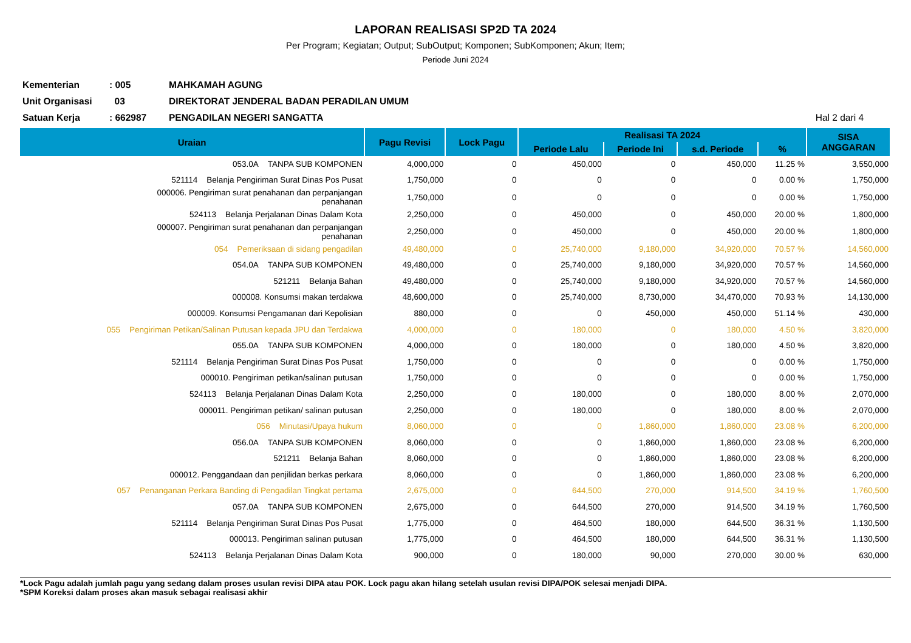LAPORAN REALISASI SP2D TA 2024
Per Program; Kegiatan; Output; SubOutput; Komponen; SubKomponen; Akun; Item;
Periode Juni 2024
| Kementerian | : 005 | MAHKAMAH AGUNG | |
| Unit Organisasi | 03 | DIREKTORAT JENDERAL BADAN PERADILAN UMUM | |
| Satuan Kerja | : 662987 | PENGADILAN NEGERI SANGATTA | Hal 2 dari 4 |
| Uraian | Pagu Revisi | Lock Pagu | Realisasi TA 2024 | | | | SISA ANGGARAN |
| --- | --- | --- | --- | --- | --- | --- | --- |
| | | | Periode Lalu | Periode Ini | s.d. Periode | % | |
| 053.0A TANPA SUB KOMPONEN | 4,000,000 | 0 | 450,000 | 0 | 450,000 | 11.25 % | 3,550,000 |
| 521114 Belanja Pengiriman Surat Dinas Pos Pusat | 1,750,000 | 0 | 0 | 0 | 0 | 0.00 % | 1,750,000 |
| 000006. Pengiriman surat penahanan dan perpanjangan penahanan | 1,750,000 | 0 | 0 | 0 | 0 | 0.00 % | 1,750,000 |
| 524113 Belanja Perjalanan Dinas Dalam Kota | 2,250,000 | 0 | 450,000 | 0 | 450,000 | 20.00 % | 1,800,000 |
| 000007. Pengiriman surat penahanan dan perpanjangan penahanan | 2,250,000 | 0 | 450,000 | 0 | 450,000 | 20.00 % | 1,800,000 |
| 054 Pemeriksaan di sidang pengadilan | 49,480,000 | 0 | 25,740,000 | 9,180,000 | 34,920,000 | 70.57 % | 14,560,000 |
| 054.0A TANPA SUB KOMPONEN | 49,480,000 | 0 | 25,740,000 | 9,180,000 | 34,920,000 | 70.57 % | 14,560,000 |
| 521211 Belanja Bahan | 49,480,000 | 0 | 25,740,000 | 9,180,000 | 34,920,000 | 70.57 % | 14,560,000 |
| 000008. Konsumsi makan terdakwa | 48,600,000 | 0 | 25,740,000 | 8,730,000 | 34,470,000 | 70.93 % | 14,130,000 |
| 000009. Konsumsi Pengamanan dari Kepolisian | 880,000 | 0 | 0 | 450,000 | 450,000 | 51.14 % | 430,000 |
| 055 Pengiriman Petikan/Salinan Putusan kepada JPU dan Terdakwa | 4,000,000 | 0 | 180,000 | 0 | 180,000 | 4.50 % | 3,820,000 |
| 055.0A TANPA SUB KOMPONEN | 4,000,000 | 0 | 180,000 | 0 | 180,000 | 4.50 % | 3,820,000 |
| 521114 Belanja Pengiriman Surat Dinas Pos Pusat | 1,750,000 | 0 | 0 | 0 | 0 | 0.00 % | 1,750,000 |
| 000010. Pengiriman petikan/salinan putusan | 1,750,000 | 0 | 0 | 0 | 0 | 0.00 % | 1,750,000 |
| 524113 Belanja Perjalanan Dinas Dalam Kota | 2,250,000 | 0 | 180,000 | 0 | 180,000 | 8.00 % | 2,070,000 |
| 000011. Pengiriman petikan/ salinan putusan | 2,250,000 | 0 | 180,000 | 0 | 180,000 | 8.00 % | 2,070,000 |
| 056 Minutasi/Upaya hukum | 8,060,000 | 0 | 0 | 1,860,000 | 1,860,000 | 23.08 % | 6,200,000 |
| 056.0A TANPA SUB KOMPONEN | 8,060,000 | 0 | 0 | 1,860,000 | 1,860,000 | 23.08 % | 6,200,000 |
| 521211 Belanja Bahan | 8,060,000 | 0 | 0 | 1,860,000 | 1,860,000 | 23.08 % | 6,200,000 |
| 000012. Penggandaan dan penjilidan berkas perkara | 8,060,000 | 0 | 0 | 1,860,000 | 1,860,000 | 23.08 % | 6,200,000 |
| 057 Penanganan Perkara Banding di Pengadilan Tingkat pertama | 2,675,000 | 0 | 644,500 | 270,000 | 914,500 | 34.19 % | 1,760,500 |
| 057.0A TANPA SUB KOMPONEN | 2,675,000 | 0 | 644,500 | 270,000 | 914,500 | 34.19 % | 1,760,500 |
| 521114 Belanja Pengiriman Surat Dinas Pos Pusat | 1,775,000 | 0 | 464,500 | 180,000 | 644,500 | 36.31 % | 1,130,500 |
| 000013. Pengiriman salinan putusan | 1,775,000 | 0 | 464,500 | 180,000 | 644,500 | 36.31 % | 1,130,500 |
| 524113 Belanja Perjalanan Dinas Dalam Kota | 900,000 | 0 | 180,000 | 90,000 | 270,000 | 30.00 % | 630,000 |
*Lock Pagu adalah jumlah pagu yang sedang dalam proses usulan revisi DIPA atau POK. Lock pagu akan hilang setelah usulan revisi DIPA/POK selesai menjadi DIPA.
*SPM Koreksi dalam proses akan masuk sebagai realisasi akhir